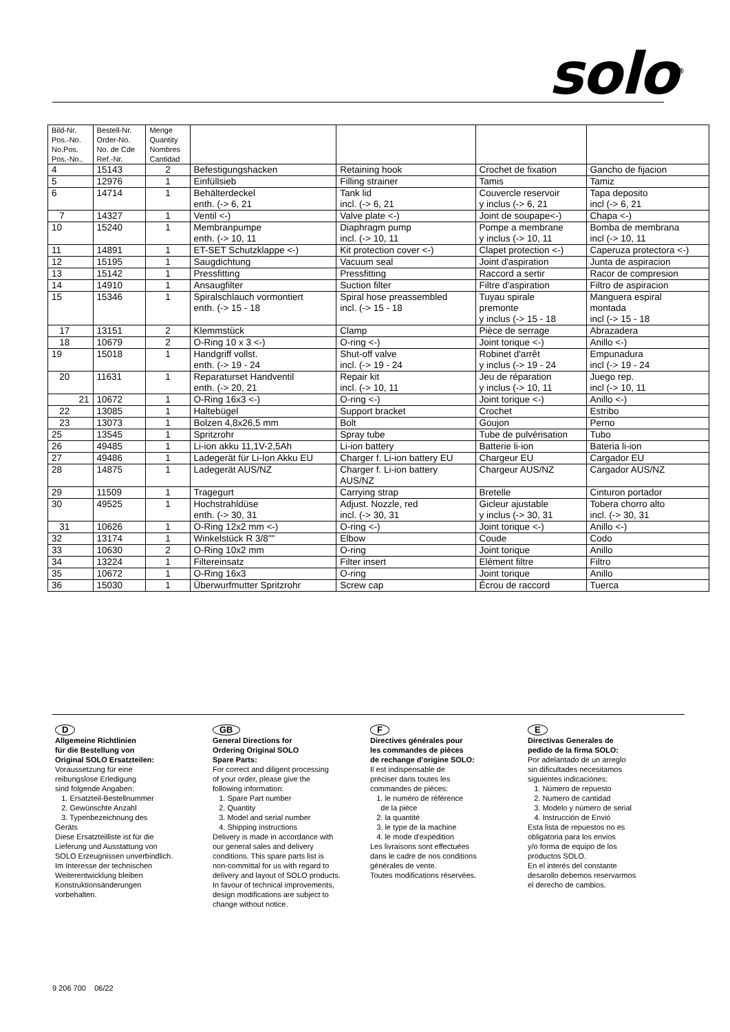solo<sup>®</sup>
| Bild-Nr. Pos.-No. No.Pos. Pos.-No.. | Bestell-Nr. Order-No. No. de Cde Ref.-Nr. | Menge Quantity Nombres Cantidad | | | | |
| --- | --- | --- | --- | --- | --- | --- |
| 4 | 15143 | 2 | Befestigungshacken | Retaining hook | Crochet de fixation | Gancho de fijacion |
| 5 | 12976 | 1 | Einfüllsieb | Filling strainer | Tamis | Tamiz |
| 6 | 14714 | 1 | Behälterdeckel enth. (-> 6, 21 | Tank lid incl. (-> 6, 21 | Couvercle reservoir y inclus (-> 6, 21 | Tapa deposito incl (-> 6, 21 |
| 7 | 14327 | 1 | Ventil <-) | Valve plate <-) | Joint de soupape<-) | Chapa <-) |
| 10 | 15240 | 1 | Membranpumpe enth. (-> 10, 11 | Diaphragm pump incl. (-> 10, 11 | Pompe a membrane y inclus (-> 10, 11 | Bomba de membrana incl (-> 10, 11 |
| 11 | 14891 | 1 | ET-SET Schutzklappe <-) | Kit protection cover <-) | Clapet protection <-) | Caperuza protectora <-) |
| 12 | 15195 | 1 | Saugdichtung | Vacuum seal | Joint d'aspiration | Junta de aspiracion |
| 13 | 15142 | 1 | Pressfitting | Pressfitting | Raccord a sertir | Racor de compresion |
| 14 | 14910 | 1 | Ansaugfilter | Suction filter | Filtre d'aspiration | Filtro de aspiracion |
| 15 | 15346 | 1 | Spiralschlauch vormontiert enth. (-> 15 - 18 | Spiral hose preassembled incl. (-> 15 - 18 | Tuyau spirale premonte y inclus (-> 15 - 18 | Manguera espiral montada incl (-> 15 - 18 |
| 17 | 13151 | 2 | Klemmstück | Clamp | Pièce de serrage | Abrazadera |
| 18 | 10679 | 2 | O-Ring 10 x 3 <-) | O-ring <-) | Joint torique <-) | Anillo <-) |
| 19 | 15018 | 1 | Handgriff vollst. enth. (-> 19 - 24 | Shut-off valve incl. (-> 19 - 24 | Robinet d'arrêt y inclus (-> 19 - 24 | Empunadura incl (-> 19 - 24 |
| 20 | 11631 | 1 | Reparaturset Handventil enth. (-> 20, 21 | Repair kit incl. (-> 10, 11 | Jeu de réparation y inclus (-> 10, 11 | Juego rep. incl (-> 10, 11 |
| 21 | 10672 | 1 | O-Ring 16x3 <-) | O-ring <-) | Joint torique <-) | Anillo <-) |
| 22 | 13085 | 1 | Haltebügel | Support bracket | Crochet | Estribo |
| 23 | 13073 | 1 | Bolzen 4,8x26,5 mm | Bolt | Goujon | Perno |
| 25 | 13545 | 1 | Spritzrohr | Spray tube | Tube de pulvérisation | Tubo |
| 26 | 49485 | 1 | Li-ion akku 11,1V-2,5Ah | Li-ion battery | Batterie li-ion | Bateria li-ion |
| 27 | 49486 | 1 | Ladegerät für Li-Ion Akku EU | Charger f. Li-ion battery EU | Chargeur EU | Cargador EU |
| 28 | 14875 | 1 | Ladegerät AUS/NZ | Charger f. Li-ion battery AUS/NZ | Chargeur AUS/NZ | Cargador AUS/NZ |
| 29 | 11509 | 1 | Tragegurt | Carrying strap | Bretelle | Cinturon portador |
| 30 | 49525 | 1 | Hochstrahldüse enth. (-> 30, 31 | Adjust. Nozzle, red incl. (-> 30, 31 | Gicleur ajustable y inclus (-> 30, 31 | Tobera chorro alto incl. (-> 30, 31 |
| 31 | 10626 | 1 | O-Ring 12x2 mm <-) | O-ring <-) | Joint torique <-) | Anillo <-) |
| 32 | 13174 | 1 | Winkelstück R 3/8"" | Elbow | Coude | Codo |
| 33 | 10630 | 2 | O-Ring 10x2 mm | O-ring | Joint torique | Anillo |
| 34 | 13224 | 1 | Filtereinsatz | Filter insert | Elément filtre | Filtro |
| 35 | 10672 | 1 | O-Ring 16x3 | O-ring | Joint torique | Anillo |
| 36 | 15030 | 1 | Überwurfmutter Spritzrohr | Screw cap | Écrou de raccord | Tuerca |
D
Allgemeine Richtlinien
für die Bestellung von
Original SOLO Ersatzteilen:
Voraussetzung für eine
reibungslose Erledigung
sind folgende Angaben:
1. Ersatzteil-Bestellnummer
2. Gewünschte Anzahl
3. Typenbezeichnung des
Geräts
Diese Ersatzteilliste ist für die
Lieferung und Ausstattung von
SOLO Erzeugnissen unverbindlich.
Im Interesse der technischen
Weiterentwicklung bleiben
Konstruktionsänderungen
vorbehalten.
GB
General Directions for
Ordering Original SOLO
Spare Parts:
For correct and diligent processing
of your order, please give the
following information:
1. Spare Part number
2. Quantity
3. Model and serial number
4. Shipping instructions
Delivery is made in accordance with
our general sales and delivery
conditions. This spare parts list is
non-committal for us with regard to
delivery and layout of SOLO products.
In favour of technical improvements,
design modifications are subject to
change without notice.
F
Directives générales pour
les commandes de pièces
de rechange d'origine SOLO:
Il est indispensable de
préciser dans toutes les
commandes de pièces:
1. le numéro de référence
de la pièce
2. la quantité
3. le type de la machine
4. le mode d'expédition
Les livraisons sont effectuées
dans le cadre de nos conditions
générales de vente.
Toutes modifications réservées.
E
Directivas Generales de
pedido de la firma SOLO:
Por adelantado de un arreglo
sin dificultades necesitamos
siguientes indicaciónes:
1. Número de repuesto
2. Numero de cantidad
3. Modelo y número de serial
4. Instrucción de Envió
Esta lista de repuestos no es
obligatoria para los envios
y/o forma de equipo de los
productos SOLO.
En el interés del constante
desarollo debemos reservarmos
el derecho de cambios.
9 206 700 06/22